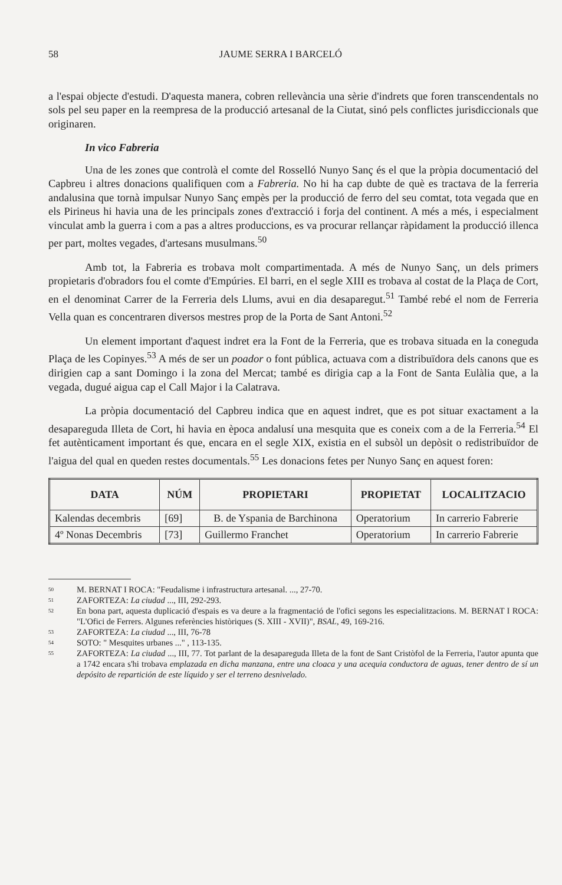58 JAUME SERRA I BARCELÓ
a l'espai objecte d'estudi. D'aquesta manera, cobren rellevància una sèrie d'indrets que foren transcendentals no sols pel seu paper en la reempresa de la producció artesanal de la Ciutat, sinó pels conflictes jurisdiccionals que originaren.
In vico Fabreria
Una de les zones que controlà el comte del Rosselló Nunyo Sanç és el que la pròpia documentació del Capbreu i altres donacions qualifiquen com a Fabreria. No hi ha cap dubte de què es tractava de la ferreria andalusina que tornà impulsar Nunyo Sanç empès per la producció de ferro del seu comtat, tota vegada que en els Pirineus hi havia una de les principals zones d'extracció i forja del continent. A més a més, i especialment vinculat amb la guerra i com a pas a altres produccions, es va procurar rellançar ràpidament la producció illenca per part, moltes vegades, d'artesans musulmans.<sup>50</sup>
Amb tot, la Fabreria es trobava molt compartimentada. A més de Nunyo Sanç, un dels primers propietaris d'obradors fou el comte d'Empúries. El barri, en el segle XIII es trobava al costat de la Plaça de Cort, en el denominat Carrer de la Ferreria dels Llums, avui en dia desaparegut.<sup>51</sup> També rebé el nom de Ferreria Vella quan es concentraren diversos mestres prop de la Porta de Sant Antoni.<sup>52</sup>
Un element important d'aquest indret era la Font de la Ferreria, que es trobava situada en la coneguda Plaça de les Copinyes.<sup>53</sup> A més de ser un poador o font pública, actuava com a distribuïdora dels canons que es dirigien cap a sant Domingo i la zona del Mercat; també es dirigia cap a la Font de Santa Eulàlia que, a la vegada, dugué aigua cap el Call Major i la Calatrava.
La pròpia documentació del Capbreu indica que en aquest indret, que es pot situar exactament a la desapareguda Illeta de Cort, hi havia en època andalusí una mesquita que es coneix com a de la Ferreria.<sup>54</sup> El fet autènticament important és que, encara en el segle XIX, existia en el subsòl un depòsit o redistribuïdor de l'aigua del qual en queden restes documentals.<sup>55</sup> Les donacions fetes per Nunyo Sanç en aquest foren:
| DATA | NÚM | PROPIETARI | PROPIETAT | LOCALITZACIO |
| --- | --- | --- | --- | --- |
| Kalendas decembris | [69] | B. de Yspania de Barchinona | Operatorium | In carrerio Fabrerie |
| 4º Nonas Decembris | [73] | Guillermo Franchet | Operatorium | In carrerio Fabrerie |
<sup>50</sup>
M. BERNAT I ROCA: "Feudalisme i infrastructura artesanal. ..., 27-70.
<sup>51</sup>
ZAFORTEZA: La ciudad ..., III, 292-293.
<sup>52</sup>
En bona part, aquesta duplicació d'espais es va deure a la fragmentació de l'ofici segons les especialitzacions. M. BERNAT I ROCA: "L'Ofici de Ferrers. Algunes referències històriques (S. XIII - XVII)", BSAL, 49, 169-216.
<sup>53</sup>
ZAFORTEZA: La ciudad ..., III, 76-78
<sup>54</sup>
SOTO: " Mesquites urbanes ..." , 113-135.
<sup>55</sup>
ZAFORTEZA: La ciudad ..., III, 77. Tot parlant de la desapareguda Illeta de la font de Sant Cristòfol de la Ferreria, l'autor apunta que a 1742 encara s'hi trobava emplazada en dicha manzana, entre una cloaca y una acequia conductora de aguas, tener dentro de sí un depósito de repartición de este líquido y ser el terreno desnivelado.